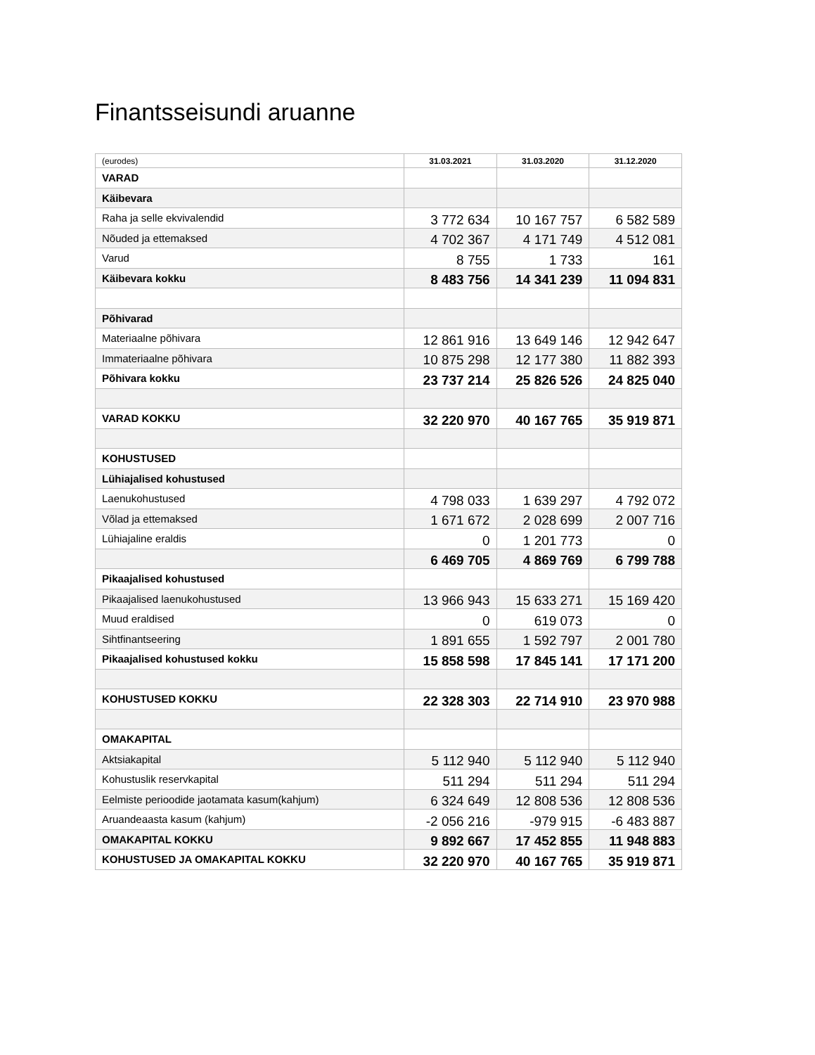Finantsseisundi aruanne
| (eurodes) | 31.03.2021 | 31.03.2020 | 31.12.2020 |
| --- | --- | --- | --- |
| VARAD | | | |
| Käibevara | | | |
| Raha ja selle ekvivalendid | 3 772 634 | 10 167 757 | 6 582 589 |
| Nõuded ja ettemaksed | 4 702 367 | 4 171 749 | 4 512 081 |
| Varud | 8 755 | 1 733 | 161 |
| Käibevara kokku | 8 483 756 | 14 341 239 | 11 094 831 |
| Põhivarad | | | |
| Materiaalne põhivara | 12 861 916 | 13 649 146 | 12 942 647 |
| Immateriaalne põhivara | 10 875 298 | 12 177 380 | 11 882 393 |
| Põhivara kokku | 23 737 214 | 25 826 526 | 24 825 040 |
| VARAD KOKKU | 32 220 970 | 40 167 765 | 35 919 871 |
| KOHUSTUSED | | | |
| Lühiajalised kohustused | | | |
| Laenukohustused | 4 798 033 | 1 639 297 | 4 792 072 |
| Võlad ja ettemaksed | 1 671 672 | 2 028 699 | 2 007 716 |
| Lühiajaline eraldis | 0 | 1 201 773 | 0 |
| | 6 469 705 | 4 869 769 | 6 799 788 |
| Pikaajalised kohustused | | | |
| Pikaajalised laenukohustused | 13 966 943 | 15 633 271 | 15 169 420 |
| Muud eraldised | 0 | 619 073 | 0 |
| Sihtfinantseering | 1 891 655 | 1 592 797 | 2 001 780 |
| Pikaajalised kohustused kokku | 15 858 598 | 17 845 141 | 17 171 200 |
| KOHUSTUSED KOKKU | 22 328 303 | 22 714 910 | 23 970 988 |
| OMAKAPITAL | | | |
| Aktsiakapital | 5 112 940 | 5 112 940 | 5 112 940 |
| Kohustuslik reservkapital | 511 294 | 511 294 | 511 294 |
| Eelmiste perioodide jaotamata kasum(kahjum) | 6 324 649 | 12 808 536 | 12 808 536 |
| Aruandeaasta kasum (kahjum) | -2 056 216 | -979 915 | -6 483 887 |
| OMAKAPITAL KOKKU | 9 892 667 | 17 452 855 | 11 948 883 |
| KOHUSTUSED JA OMAKAPITAL KOKKU | 32 220 970 | 40 167 765 | 35 919 871 |